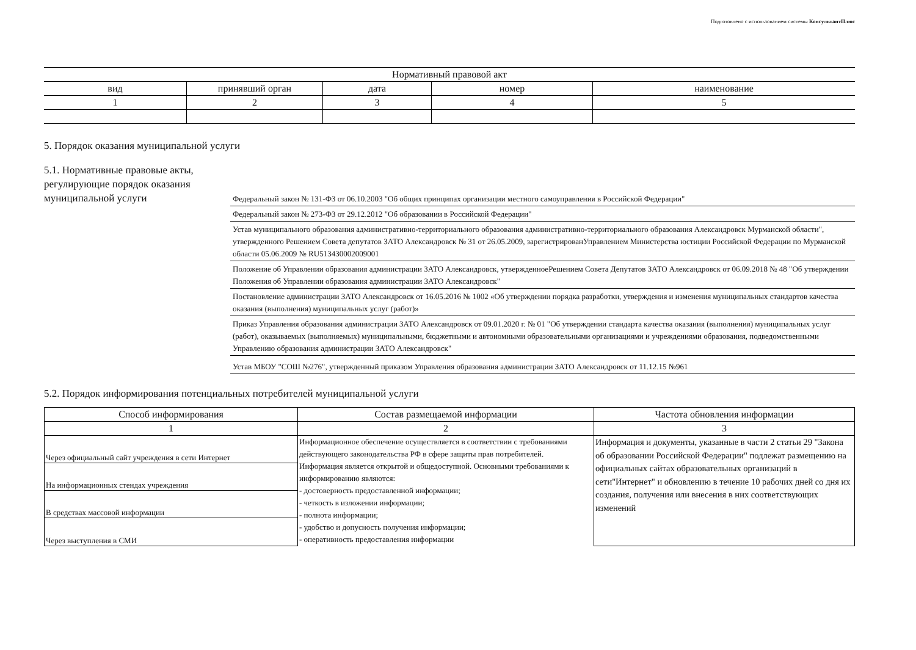Подготовлено с использованием системы КонсультантПлюс
| Нормативный правовой акт | | | | |
| --- | --- | --- | --- | --- |
| вид | принявший орган | дата | номер | наименование |
| 1 | 2 | 3 | 4 | 5 |
5. Порядок оказания муниципальной услуги
5.1. Нормативные правовые акты, регулирующие порядок оказания муниципальной услуги
Федеральный закон № 131-ФЗ от 06.10.2003 "Об общих принципах организации местного самоуправления в Российской Федерации"
Федеральный закон № 273-ФЗ от 29.12.2012 "Об образовании в Российской Федерации"
Устав муниципального образования административно-территориального образования административно-территориального образования Александровск Мурманской области", утвержденного Решением Совета депутатов ЗАТО Александровск № 31 от 26.05.2009, зарегистрированУправлением Министерства юстиции Российской Федерации по Мурманской области 05.06.2009 № RU513430002009001
Положение об Управлении образования администрации ЗАТО Александровск, утвержденноеРешением Совета Депутатов ЗАТО Александровск от 06.09.2018 № 48 "Об утверждении Положения об Управлении образования администрации ЗАТО Александровск"
Постановление администрации ЗАТО Александровск от 16.05.2016 № 1002 «Об утверждении порядка разработки, утверждения и изменения муниципальных стандартов качества оказания (выполнения) муниципальных услуг (работ)»
Приказ Управления образования администрации ЗАТО Александровск от 09.01.2020 г. № 01 "Об утверждении стандарта качества оказания (выполнения) муниципальных услуг (работ), оказываемых (выполняемых) муниципальными, бюджетными и автономными образовательными организациями и учреждениями образования, подведомственными Управлению образования администрации ЗАТО Александровск"
Устав МБОУ "СОШ №276", утвержденный приказом Управления образования администрации ЗАТО Александровск от 11.12.15 №961
5.2. Порядок информирования потенциальных потребителей муниципальной услуги
| Способ информирования | Состав размещаемой информации | Частота обновления информации |
| --- | --- | --- |
| 1 | 2 | 3 |
| Через официальный сайт учреждения в сети Интернет | Информационное обеспечение осуществляется в соответствии с требованиями действующего законодательства РФ в сфере защиты прав потребителей. Информация является открытой и общедоступной. Основными требованиями к информированию являются: - достоверность предоставленной информации; - четкость в изложении информации; - полнота информации; - удобство и допусность получения информации; - оперативность предоставления информации | Информация и документы, указанные в части 2 статьи 29 "Закона об образовании Российской Федерации" подлежат размещению на официальных сайтах образовательных организаций в сети"Интернет" и обновлению в течение 10 рабочих дней со дня их создания, получения или внесения в них соответствующих изменений |
| На информационных стендах учреждения | | |
| В средствах массовой информации | | |
| Через выступления в СМИ | | |